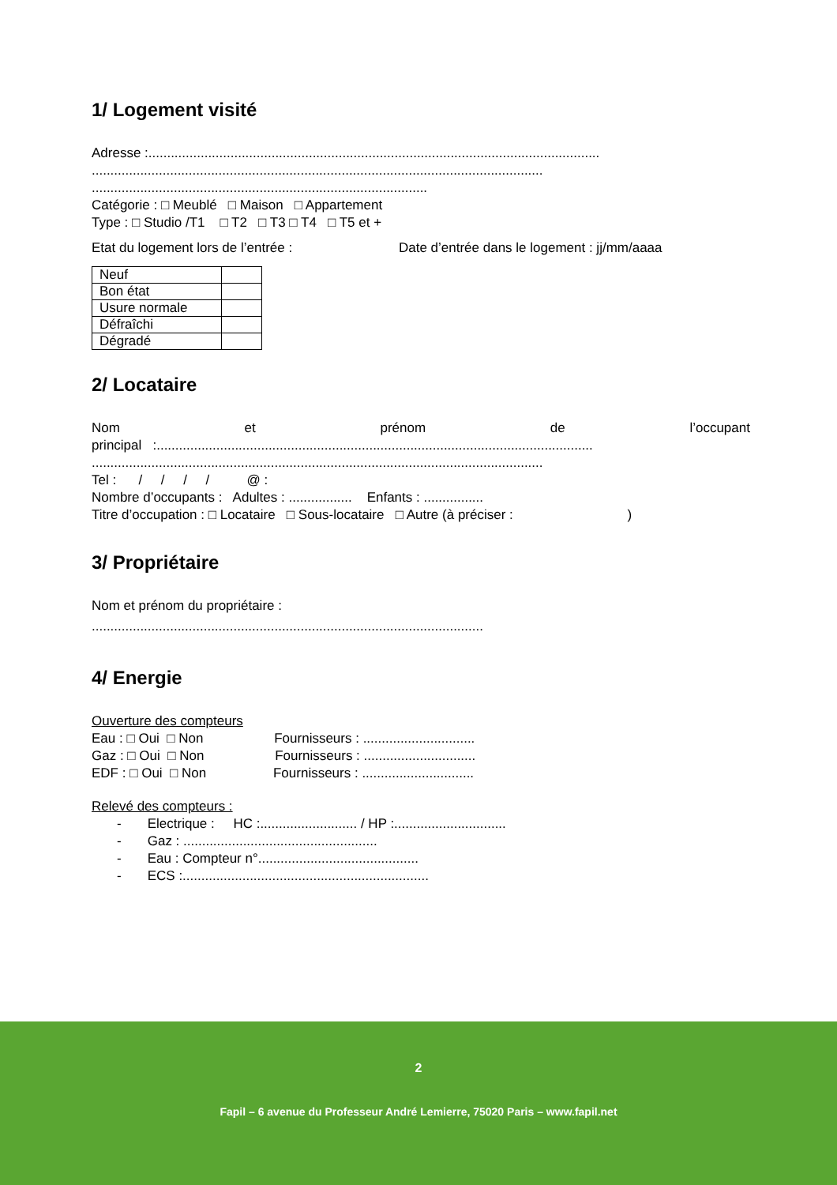1/ Logement visité
Adresse :.........................................................................................................................
.........................................................................................................................
..........................................................................................
Catégorie : □ Meublé □ Maison □ Appartement
Type : □ Studio /T1 □ T2 □ T3 □ T4 □ T5 et +
Etat du logement lors de l’entrée : Date d’entrée dans le logement : jj/mm/aaaa
| Neuf | |
| Bon état | |
| Usure normale | |
| Défraîchi | |
| Dégradé | |
2/ Locataire
Nom et prénom de l’occupant
principal :.....................................................................................................................
.........................................................................................................................
Tel : / / / / @ :
Nombre d’occupants : Adultes : ................. Enfants : ................
Titre d’occupation : □ Locataire □ Sous-locataire □ Autre (à préciser : )
3/ Propriétaire
Nom et prénom du propriétaire :
.........................................................................................................
4/ Energie
Ouverture des compteurs
Eau : □ Oui □ Non Fournisseurs : ..............................
Gaz : □ Oui □ Non Fournisseurs : ..............................
EDF : □ Oui □ Non Fournisseurs : ..............................
Relevé des compteurs :
- Electrique : HC :.......................... / HP :..............................
- Gaz : ....................................................
- Eau : Compteur n°...........................................
- ECS :..................................................................
2
Fapil – 6 avenue du Professeur André Lemierre, 75020 Paris – www.fapil.net